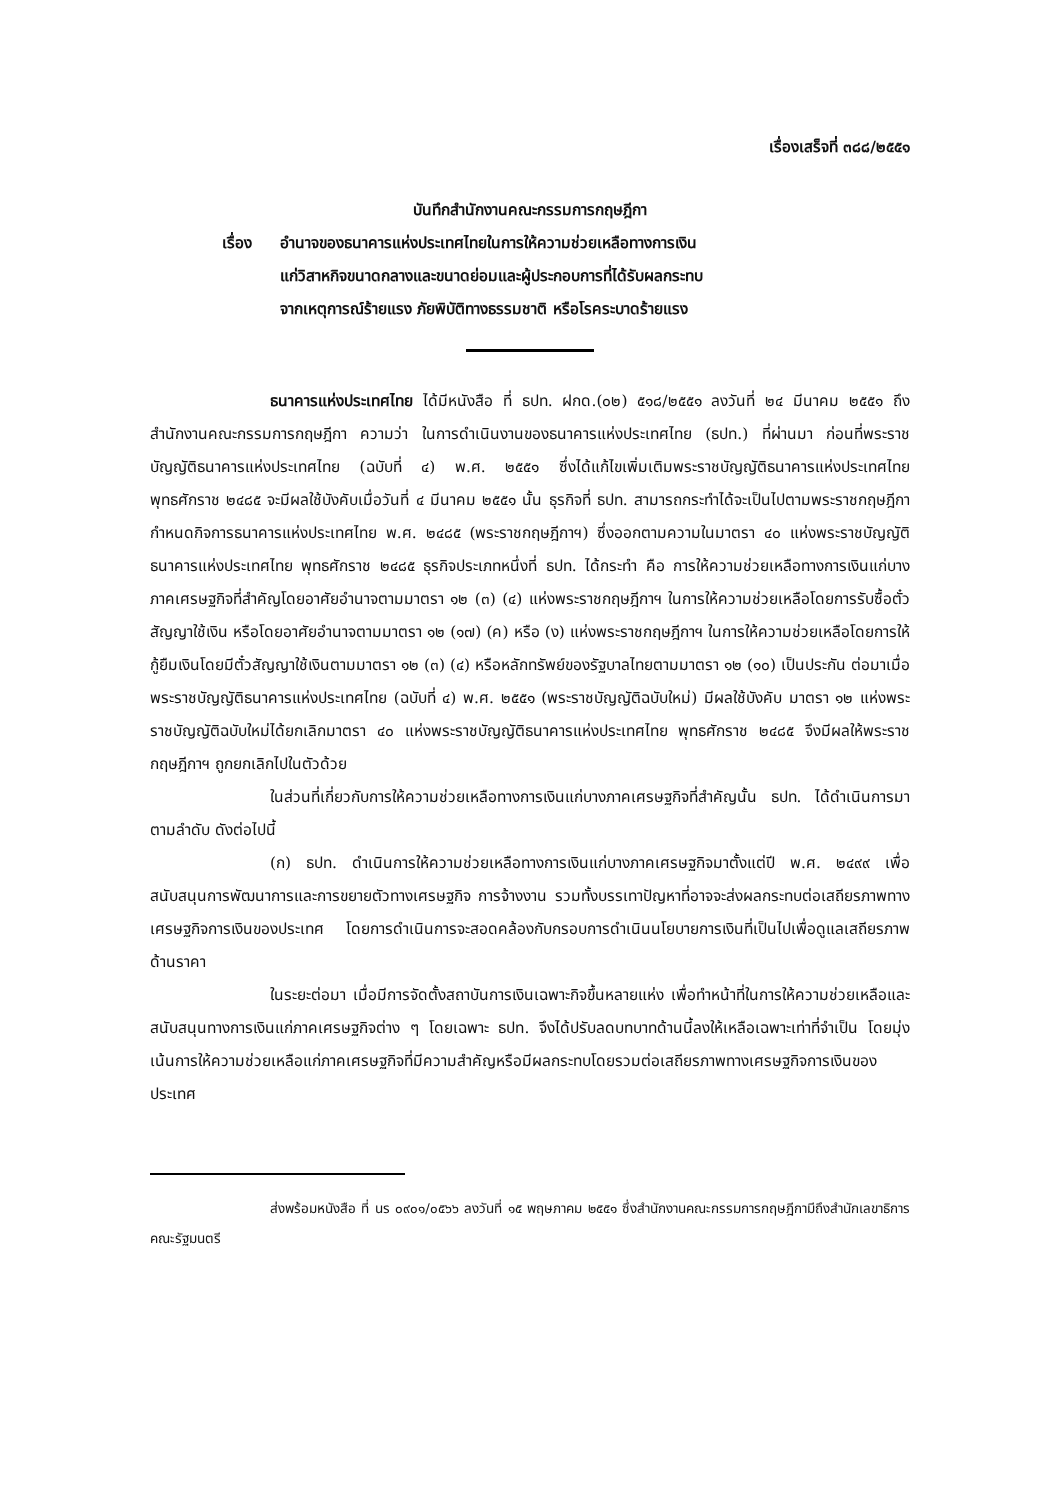เรื่องเสร็จที่ ๓๘๘/๒๕๕๑
บันทึกสำนักงานคณะกรรมการกฤษฎีกา
เรื่อง อำนาจของธนาคารแห่งประเทศไทยในการให้ความช่วยเหลือทางการเงิน
แก่วิสาหกิจขนาดกลางและขนาดย่อมและผู้ประกอบการที่ได้รับผลกระทบ
จากเหตุการณ์ร้ายแรง ภัยพิบัติทางธรรมชาติ หรือโรคระบาดร้ายแรง
ธนาคารแห่งประเทศไทย ได้มีหนังสือ ที่ ธปท. ฝกด.(๐๒) ๕๑๘/๒๕๕๑ ลงวันที่ ๒๔ มีนาคม ๒๕๕๑ ถึงสำนักงานคณะกรรมการกฤษฎีกา ความว่า ในการดำเนินงานของธนาคารแห่งประเทศไทย (ธปท.) ที่ผ่านมา ก่อนที่พระราชบัญญัติธนาคารแห่งประเทศไทย (ฉบับที่ ๔) พ.ศ. ๒๕๕๑ ซึ่งได้แก้ไขเพิ่มเติมพระราชบัญญัติธนาคารแห่งประเทศไทย พุทธศักราช ๒๔๘๕ จะมีผลใช้บังคับเมื่อวันที่ ๔ มีนาคม ๒๕๕๑ นั้น ธุรกิจที่ ธปท. สามารถกระทำได้จะเป็นไปตามพระราชกฤษฎีกากำหนดกิจการธนาคารแห่งประเทศไทย พ.ศ. ๒๔๘๕ (พระราชกฤษฎีกาฯ) ซึ่งออกตามความในมาตรา ๔๐ แห่งพระราชบัญญัติธนาคารแห่งประเทศไทย พุทธศักราช ๒๔๘๕ ธุรกิจประเภทหนึ่งที่ ธปท. ได้กระทำ คือ การให้ความช่วยเหลือทางการเงินแก่บางภาคเศรษฐกิจที่สำคัญโดยอาศัยอำนาจตามมาตรา ๑๒ (๓) (๔) แห่งพระราชกฤษฎีกาฯ ในการให้ความช่วยเหลือโดยการรับซื้อตั๋วสัญญาใช้เงิน หรือโดยอาศัยอำนาจตามมาตรา ๑๒ (๑๗) (ค) หรือ (ง) แห่งพระราชกฤษฎีกาฯ ในการให้ความช่วยเหลือโดยการให้กู้ยืมเงินโดยมีตั๋วสัญญาใช้เงินตามมาตรา ๑๒ (๓) (๔) หรือหลักทรัพย์ของรัฐบาลไทยตามมาตรา ๑๒ (๑๐) เป็นประกัน ต่อมาเมื่อพระราชบัญญัติธนาคารแห่งประเทศไทย (ฉบับที่ ๔) พ.ศ. ๒๕๕๑ (พระราชบัญญัติฉบับใหม่) มีผลใช้บังคับ มาตรา ๑๒ แห่งพระราชบัญญัติฉบับใหม่ได้ยกเลิกมาตรา ๔๐ แห่งพระราชบัญญัติธนาคารแห่งประเทศไทย พุทธศักราช ๒๔๘๕ จึงมีผลให้พระราชกฤษฎีกาฯ ถูกยกเลิกไปในตัวด้วย
ในส่วนที่เกี่ยวกับการให้ความช่วยเหลือทางการเงินแก่บางภาคเศรษฐกิจที่สำคัญนั้น ธปท. ได้ดำเนินการมาตามลำดับ ดังต่อไปนี้
(ก) ธปท. ดำเนินการให้ความช่วยเหลือทางการเงินแก่บางภาคเศรษฐกิจมาตั้งแต่ปี พ.ศ. ๒๔๙๙ เพื่อสนับสนุนการพัฒนาการและการขยายตัวทางเศรษฐกิจ การจ้างงาน รวมทั้งบรรเทาปัญหาที่อาจจะส่งผลกระทบต่อเสถียรภาพทางเศรษฐกิจการเงินของประเทศ โดยการดำเนินการจะสอดคล้องกับกรอบการดำเนินนโยบายการเงินที่เป็นไปเพื่อดูแลเสถียรภาพด้านราคา
ในระยะต่อมา เมื่อมีการจัดตั้งสถาบันการเงินเฉพาะกิจขึ้นหลายแห่ง เพื่อทำหน้าที่ในการให้ความช่วยเหลือและสนับสนุนทางการเงินแก่ภาคเศรษฐกิจต่าง ๆ โดยเฉพาะ ธปท. จึงได้ปรับลดบทบาทด้านนี้ลงให้เหลือเฉพาะเท่าที่จำเป็น โดยมุ่งเน้นการให้ความช่วยเหลือแก่ภาคเศรษฐกิจที่มีความสำคัญหรือมีผลกระทบโดยรวมต่อเสถียรภาพทางเศรษฐกิจการเงินของประเทศ
ส่งพร้อมหนังสือ ที่ นร ๐๙๐๑/๐๕๖๖ ลงวันที่ ๑๕ พฤษภาคม ๒๕๕๑ ซึ่งสำนักงานคณะกรรมการกฤษฎีกามีถึงสำนักเลขาธิการคณะรัฐมนตรี